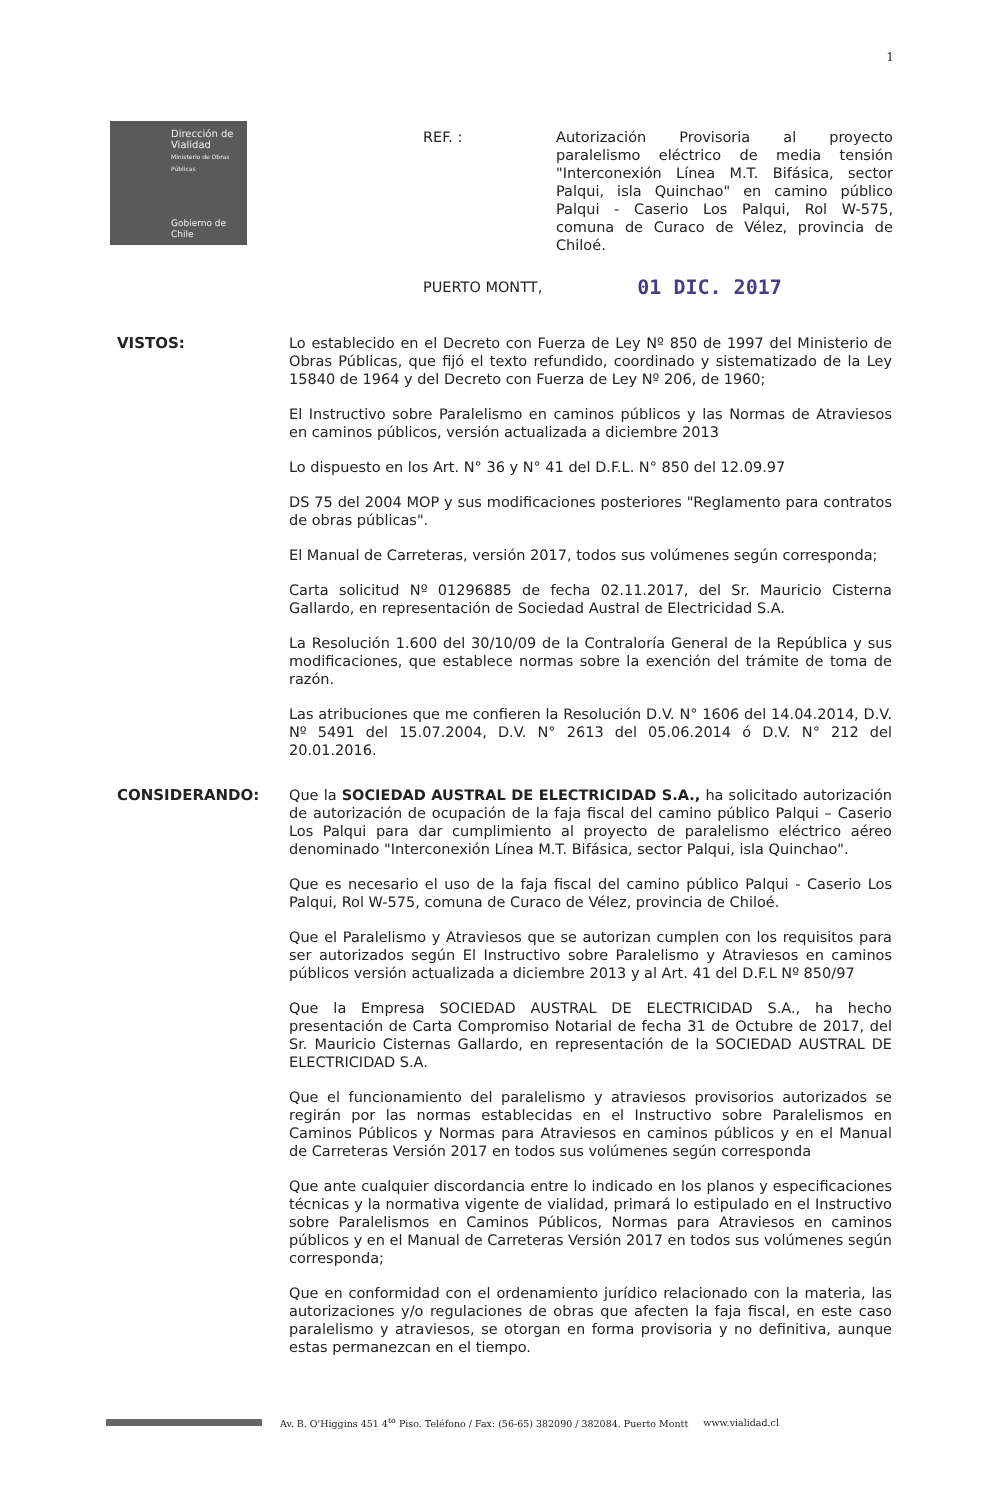1
Dirección de
Vialidad
Ministerio de Obras
Públicas
Gobierno de Chile
REF. : Autorización Provisoria al proyecto paralelismo eléctrico de media tensión "Interconexión Línea M.T. Bifásica, sector Palqui, isla Quinchao" en camino público Palqui - Caserio Los Palqui, Rol W-575, comuna de Curaco de Vélez, provincia de Chiloé.
PUERTO MONTT,
01 DIC. 2017
VISTOS: Lo establecido en el Decreto con Fuerza de Ley Nº 850 de 1997 del Ministerio de Obras Públicas, que fijó el texto refundido, coordinado y sistematizado de la Ley 15840 de 1964 y del Decreto con Fuerza de Ley Nº 206, de 1960;
El Instructivo sobre Paralelismo en caminos públicos y las Normas de Atraviesos en caminos públicos, versión actualizada a diciembre 2013
Lo dispuesto en los Art. N° 36 y N° 41 del D.F.L. N° 850 del 12.09.97
DS 75 del 2004 MOP y sus modificaciones posteriores "Reglamento para contratos de obras públicas".
El Manual de Carreteras, versión 2017, todos sus volúmenes según corresponda;
Carta solicitud Nº 01296885 de fecha 02.11.2017, del Sr. Mauricio Cisterna Gallardo, en representación de Sociedad Austral de Electricidad S.A.
La Resolución 1.600 del 30/10/09 de la Contraloría General de la República y sus modificaciones, que establece normas sobre la exención del trámite de toma de razón.
Las atribuciones que me confieren la Resolución D.V. N° 1606 del 14.04.2014, D.V. Nº 5491 del 15.07.2004, D.V. N° 2613 del 05.06.2014 ó D.V. N° 212 del 20.01.2016.
CONSIDERANDO: Que la SOCIEDAD AUSTRAL DE ELECTRICIDAD S.A., ha solicitado autorización de autorización de ocupación de la faja fiscal del camino público Palqui – Caserio Los Palqui para dar cumplimiento al proyecto de paralelismo eléctrico aéreo denominado "Interconexión Línea M.T. Bifásica, sector Palqui, isla Quinchao".
Que es necesario el uso de la faja fiscal del camino público Palqui - Caserio Los Palqui, Rol W-575, comuna de Curaco de Vélez, provincia de Chiloé.
Que el Paralelismo y Atraviesos que se autorizan cumplen con los requisitos para ser autorizados según El Instructivo sobre Paralelismo y Atraviesos en caminos públicos versión actualizada a diciembre 2013 y al Art. 41 del D.F.L Nº 850/97
Que la Empresa SOCIEDAD AUSTRAL DE ELECTRICIDAD S.A., ha hecho presentación de Carta Compromiso Notarial de fecha 31 de Octubre de 2017, del Sr. Mauricio Cisternas Gallardo, en representación de la SOCIEDAD AUSTRAL DE ELECTRICIDAD S.A.
Que el funcionamiento del paralelismo y atraviesos provisorios autorizados se regirán por las normas establecidas en el Instructivo sobre Paralelismos en Caminos Públicos y Normas para Atraviesos en caminos públicos y en el Manual de Carreteras Versión 2017 en todos sus volúmenes según corresponda
Que ante cualquier discordancia entre lo indicado en los planos y especificaciones técnicas y la normativa vigente de vialidad, primará lo estipulado en el Instructivo sobre Paralelismos en Caminos Públicos, Normas para Atraviesos en caminos públicos y en el Manual de Carreteras Versión 2017 en todos sus volúmenes según corresponda;
Que en conformidad con el ordenamiento jurídico relacionado con la materia, las autorizaciones y/o regulaciones de obras que afecten la faja fiscal, en este caso paralelismo y atraviesos, se otorgan en forma provisoria y no definitiva, aunque estas permanezcan en el tiempo.
Av. B. O'Higgins 451 4<sup>to</sup> Piso. Teléfono / Fax: (56-65) 382090 / 382084. Puerto Montt www.vialidad.cl